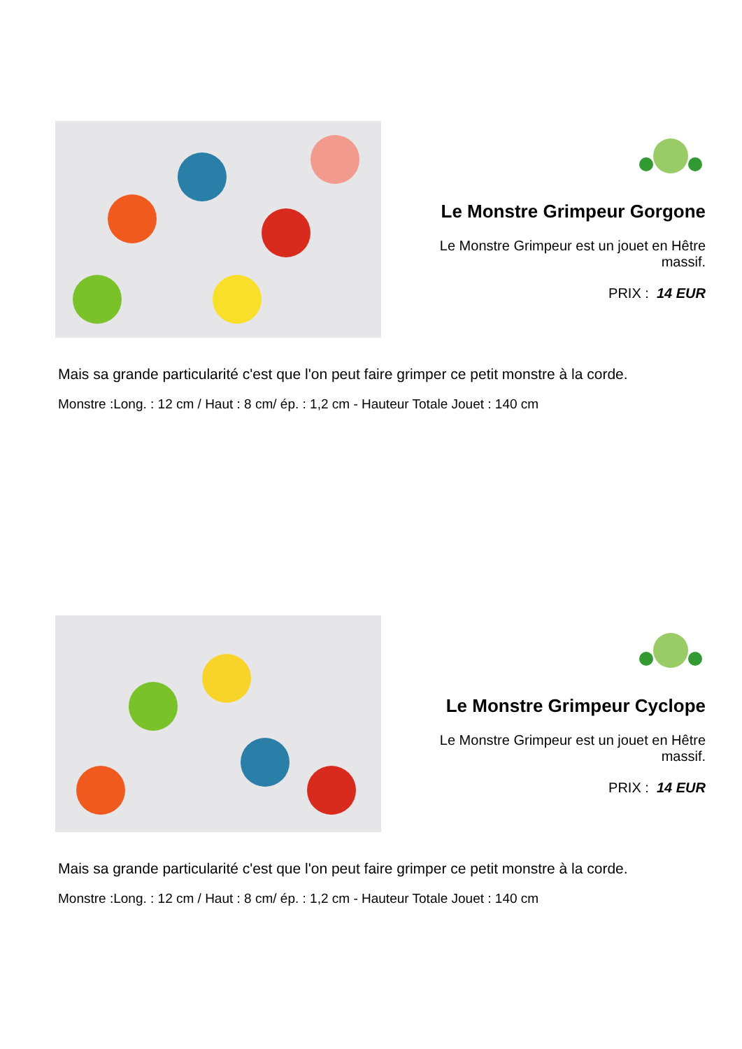Le Monstre Grimpeur Gorgone
Le Monstre Grimpeur est un jouet en Hêtre massif.
PRIX : 14 EUR
Mais sa grande particularité c'est que l'on peut faire grimper ce petit monstre à la corde.
Monstre :Long. : 12 cm / Haut : 8 cm/ ép. : 1,2 cm - Hauteur Totale Jouet : 140 cm
Le Monstre Grimpeur Cyclope
Le Monstre Grimpeur est un jouet en Hêtre massif.
PRIX : 14 EUR
Mais sa grande particularité c'est que l'on peut faire grimper ce petit monstre à la corde.
Monstre :Long. : 12 cm / Haut : 8 cm/ ép. : 1,2 cm - Hauteur Totale Jouet : 140 cm